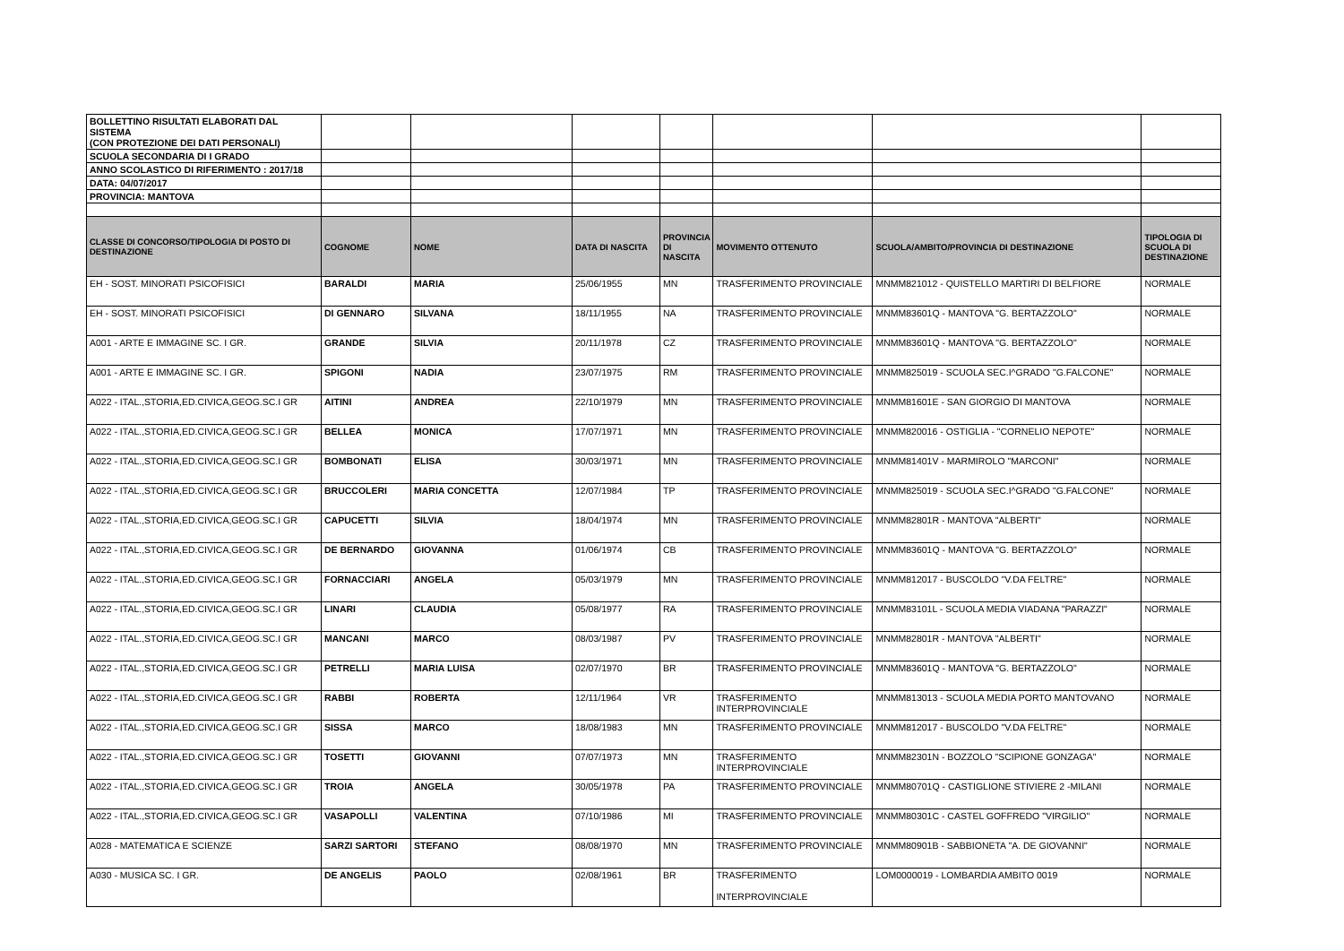| BOLLETTINO RISULTATI ELABORATI DAL SISTEMA (CON PROTEZIONE DEI DATI PERSONALI) | | | | | | | |
| SCUOLA SECONDARIA DI I GRADO | | | | | | | |
| ANNO SCOLASTICO DI RIFERIMENTO : 2017/18 | | | | | | | |
| DATA: 04/07/2017 | | | | | | | |
| PROVINCIA: MANTOVA | | | | | | | |
| CLASSE DI CONCORSO/TIPOLOGIA DI POSTO DI DESTINAZIONE | COGNOME | NOME | DATA DI NASCITA | PROVINCIA DI NASCITA | MOVIMENTO OTTENUTO | SCUOLA/AMBITO/PROVINCIA DI DESTINAZIONE | TIPOLOGIA DI SCUOLA DI DESTINAZIONE |
| EH - SOST. MINORATI PSICOFISICI | BARALDI | MARIA | 25/06/1955 | MN | TRASFERIMENTO PROVINCIALE | MNMM821012 - QUISTELLO MARTIRI DI BELFIORE | NORMALE |
| EH - SOST. MINORATI PSICOFISICI | DI GENNARO | SILVANA | 18/11/1955 | NA | TRASFERIMENTO PROVINCIALE | MNMM83601Q - MANTOVA "G. BERTAZZOLO" | NORMALE |
| A001 - ARTE E IMMAGINE SC. I GR. | GRANDE | SILVIA | 20/11/1978 | CZ | TRASFERIMENTO PROVINCIALE | MNMM83601Q - MANTOVA "G. BERTAZZOLO" | NORMALE |
| A001 - ARTE E IMMAGINE SC. I GR. | SPIGONI | NADIA | 23/07/1975 | RM | TRASFERIMENTO PROVINCIALE | MNMM825019 - SCUOLA SEC.I^GRADO "G.FALCONE" | NORMALE |
| A022 - ITAL.,STORIA,ED.CIVICA,GEOG.SC.I GR | AITINI | ANDREA | 22/10/1979 | MN | TRASFERIMENTO PROVINCIALE | MNMM81601E - SAN GIORGIO DI MANTOVA | NORMALE |
| A022 - ITAL.,STORIA,ED.CIVICA,GEOG.SC.I GR | BELLEA | MONICA | 17/07/1971 | MN | TRASFERIMENTO PROVINCIALE | MNMM820016 - OSTIGLIA - "CORNELIO NEPOTE" | NORMALE |
| A022 - ITAL.,STORIA,ED.CIVICA,GEOG.SC.I GR | BOMBONATI | ELISA | 30/03/1971 | MN | TRASFERIMENTO PROVINCIALE | MNMM81401V - MARMIROLO "MARCONI" | NORMALE |
| A022 - ITAL.,STORIA,ED.CIVICA,GEOG.SC.I GR | BRUCCOLERI | MARIA CONCETTA | 12/07/1984 | TP | TRASFERIMENTO PROVINCIALE | MNMM825019 - SCUOLA SEC.I^GRADO "G.FALCONE" | NORMALE |
| A022 - ITAL.,STORIA,ED.CIVICA,GEOG.SC.I GR | CAPUCETTI | SILVIA | 18/04/1974 | MN | TRASFERIMENTO PROVINCIALE | MNMM82801R - MANTOVA "ALBERTI" | NORMALE |
| A022 - ITAL.,STORIA,ED.CIVICA,GEOG.SC.I GR | DE BERNARDO | GIOVANNA | 01/06/1974 | CB | TRASFERIMENTO PROVINCIALE | MNMM83601Q - MANTOVA "G. BERTAZZOLO" | NORMALE |
| A022 - ITAL.,STORIA,ED.CIVICA,GEOG.SC.I GR | FORNACCIARI | ANGELA | 05/03/1979 | MN | TRASFERIMENTO PROVINCIALE | MNMM812017 - BUSCOLDO "V.DA FELTRE" | NORMALE |
| A022 - ITAL.,STORIA,ED.CIVICA,GEOG.SC.I GR | LINARI | CLAUDIA | 05/08/1977 | RA | TRASFERIMENTO PROVINCIALE | MNMM83101L - SCUOLA MEDIA VIADANA "PARAZZI" | NORMALE |
| A022 - ITAL.,STORIA,ED.CIVICA,GEOG.SC.I GR | MANCANI | MARCO | 08/03/1987 | PV | TRASFERIMENTO PROVINCIALE | MNMM82801R - MANTOVA "ALBERTI" | NORMALE |
| A022 - ITAL.,STORIA,ED.CIVICA,GEOG.SC.I GR | PETRELLI | MARIA LUISA | 02/07/1970 | BR | TRASFERIMENTO PROVINCIALE | MNMM83601Q - MANTOVA "G. BERTAZZOLO" | NORMALE |
| A022 - ITAL.,STORIA,ED.CIVICA,GEOG.SC.I GR | RABBI | ROBERTA | 12/11/1964 | VR | TRASFERIMENTO INTERPROVINCIALE | MNMM813013 - SCUOLA MEDIA PORTO MANTOVANO | NORMALE |
| A022 - ITAL.,STORIA,ED.CIVICA,GEOG.SC.I GR | SISSA | MARCO | 18/08/1983 | MN | TRASFERIMENTO PROVINCIALE | MNMM812017 - BUSCOLDO "V.DA FELTRE" | NORMALE |
| A022 - ITAL.,STORIA,ED.CIVICA,GEOG.SC.I GR | TOSETTI | GIOVANNI | 07/07/1973 | MN | TRASFERIMENTO INTERPROVINCIALE | MNMM82301N - BOZZOLO "SCIPIONE GONZAGA" | NORMALE |
| A022 - ITAL.,STORIA,ED.CIVICA,GEOG.SC.I GR | TROIA | ANGELA | 30/05/1978 | PA | TRASFERIMENTO PROVINCIALE | MNMM80701Q - CASTIGLIONE STIVIERE 2 -MILANI | NORMALE |
| A022 - ITAL.,STORIA,ED.CIVICA,GEOG.SC.I GR | VASAPOLLI | VALENTINA | 07/10/1986 | MI | TRASFERIMENTO PROVINCIALE | MNMM80301C - CASTEL GOFFREDO "VIRGILIO" | NORMALE |
| A028 - MATEMATICA E SCIENZE | SARZI SARTORI | STEFANO | 08/08/1970 | MN | TRASFERIMENTO PROVINCIALE | MNMM80901B - SABBIONETA "A. DE GIOVANNI" | NORMALE |
| A030 - MUSICA SC. I GR. | DE ANGELIS | PAOLO | 02/08/1961 | BR | TRASFERIMENTO INTERPROVINCIALE | LOM0000019 - LOMBARDIA AMBITO 0019 | NORMALE |